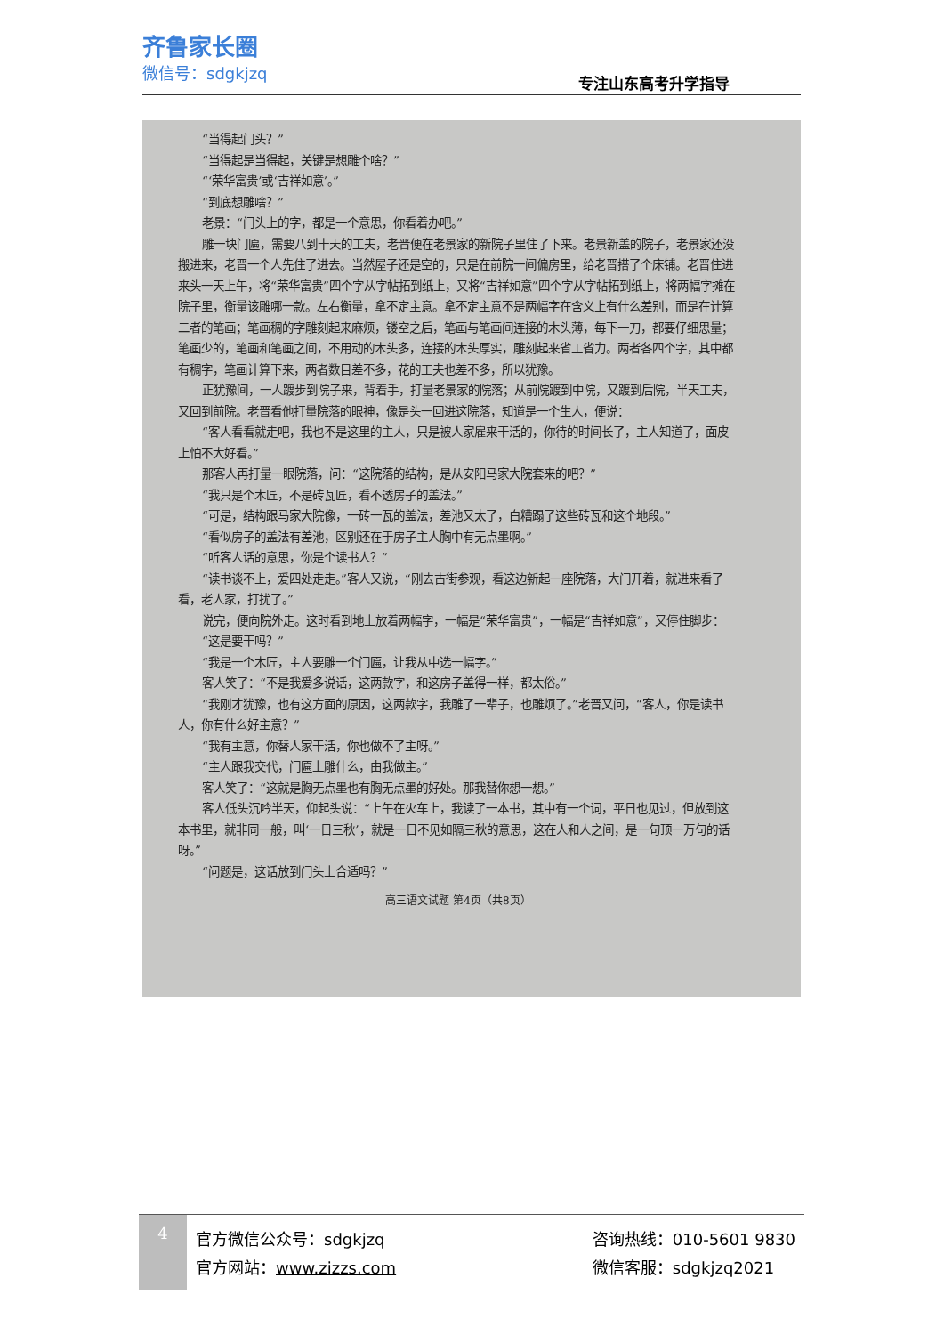齐鲁家长圈
微信号：sdgkjzq
专注山东高考升学指导
“当得起门头？”
“当得起是当得起，关键是想雕个啥？”
“‘荣华富贵’或‘吉祥如意’。”
“到底想雕啥？”
老景：“门头上的字，都是一个意思，你看着办吧。”
雕一块门匾，需要八到十天的工夫，老晋便在老景家的新院子里住了下来。老景新盖的院子，老景家还没搬进来，老晋一个人先住了进去。当然屋子还是空的，只是在前院一间偏房里，给老晋搭了个床铺。老晋住进来头一天上午，将“荣华富贵”四个字从字帖拓到纸上，又将“吉祥如意”四个字从字帖拓到纸上，将两幅字摊在院子里，衡量该雕哪一款。左右衡量，拿不定主意。拿不定主意不是两幅字在含义上有什么差别，而是在计算二者的笔画；笔画稠的字雕刻起来麻烦，镂空之后，笔画与笔画间连接的木头薄，每下一刀，都要仔细思量；笔画少的，笔画和笔画之间，不用动的木头多，连接的木头厚实，雕刻起来省工省力。两者各四个字，其中都有稠字，笔画计算下来，两者数目差不多，花的工夫也差不多，所以犹豫。
正犹豫间，一人踱步到院子来，背着手，打量老景家的院落；从前院踱到中院，又踱到后院，半天工夫，又回到前院。老晋看他打量院落的眼神，像是头一回进这院落，知道是一个生人，便说：
“客人看看就走吧，我也不是这里的主人，只是被人家雇来干活的，你待的时间长了，主人知道了，面皮上怕不大好看。”
那客人再打量一眼院落，问：“这院落的结构，是从安阳马家大院套来的吧？”
“我只是个木匠，不是砖瓦匠，看不透房子的盖法。”
“可是，结构跟马家大院像，一砖一瓦的盖法，差池又太了，白糟蹋了这些砖瓦和这个地段。”
“看似房子的盖法有差池，区别还在于房子主人胸中有无点墨啊。”
“听客人话的意思，你是个读书人？”
“读书谈不上，爱四处走走。”客人又说，“刚去古街参观，看这边新起一座院落，大门开着，就进来看了看，老人家，打扰了。”
说完，便向院外走。这时看到地上放着两幅字，一幅是“荣华富贵”，一幅是“吉祥如意”，又停住脚步：
“这是要干吗？”
“我是一个木匠，主人要雕一个门匾，让我从中选一幅字。”
客人笑了：“不是我爱多说话，这两款字，和这房子盖得一样，都太俗。”
“我刚才犹豫，也有这方面的原因，这两款字，我雕了一辈子，也雕烦了。”老晋又问，“客人，你是读书人，你有什么好主意？”
“我有主意，你替人家干活，你也做不了主呀。”
“主人跟我交代，门匾上雕什么，由我做主。”
客人笑了：“这就是胸无点墨也有胸无点墨的好处。那我替你想一想。”
客人低头沉吟半天，仰起头说：“上午在火车上，我读了一本书，其中有一个词，平日也见过，但放到这本书里，就非同一般，叫‘一日三秋’，就是一日不见如隔三秋的意思，这在人和人之间，是一句顶一万句的话呀。”
“问题是，这话放到门头上合适吗？”
高三语文试题 第4页（共8页）
4
官方微信公众号：sdgkjzq
官方网站：www.zizzs.com
咨询热线：010-5601 9830
微信客服：sdgkjzq2021